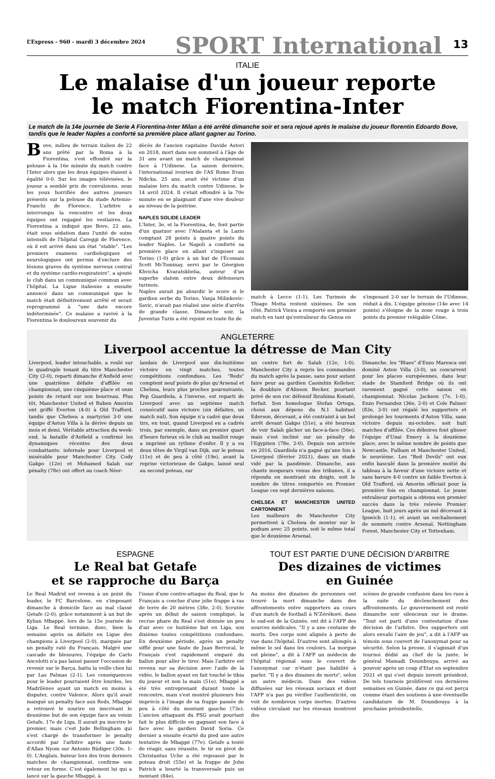L’Express - 960 - mardi 3 décembre 2024
SPORT International
13
ITALIE
Le malaise d'un joueur reporte
le match Fiorentina-Inter
Le match de la 14e journée de Serie A Fiorentina-Inter Milan a été arrêté dimanche soir et sera rejoué après le malaise du joueur florentin Edoardo Bove, tandis que le leader Naples a conforté sa première place allant gagner au Torino.
Bove, milieu de terrain italien de 22 ans prêté par la Roma à la Fiorentina, s'est effondré sur la pelouse à la 16e minute du match contre l'Inter alors que les deux équipes étaient à égalité 0-0. Sur les images télévisées, le joueur a semblé pris de convulsions, sous les yeux horrifiés des autres joueurs présents sur la pelouse du stade Artemio-Franchi de Florence. L'arbitre a interrompu la rencontre et les deux équipes ont regagné les vestiaires. La Fiorentina a indiqué que Bove, 22 ans, était sous sédation dans l'unité de soins intensifs de l'hôpital Careggi de Florence, où il est arrivé dans un état "stable". "Les premiers examens cardiologiques et neurologiques ont permis d'exclure des lésions graves du système nerveux central et du système cardio-respiratoire", a ajouté le club dans un communiqué commun avec l'hôpital. La Ligue italienne a ensuite annoncé dans un communiqué que le match était définitivement arrêté et serait reprogrammé à "une date encore indéterminée". Ce malaise a ravivé à la Fiorentina le douloureux souvenir du
décès de l'ancien capitaine Davide Astori en 2018, mort dans son sommeil à l'âge de 31 ans avant un match de championnat face à l'Udinese. La saison dernière, l'international ivoirien de l'AS Rome Evan Ndicka, 25 ans, avait été victime d'un malaise lors du match contre Udinese, le 14 avril 2024. Il s'était effondré à la 70e minute en se plaignant d'une vive douleur au niveau de la poitrine.
NAPLES SOLIDE LEADER
L'Inter, 3e, et la Fiorentina, 4e, font partie d'un quatuor avec l'Atalanta et la Lazio comptant 28 points à quatre points du leader Naples. Le Napoli a conforté sa première place en allant s'imposer au Torino (1-0) grâce à un but de l'Écossais Scott McTominay, servi par le Géorgien Khvicha Kvaratskhelia, auteur d'un superbe slalom entre deux défenseurs turinois.
Naples aurait pu alourdir le score si le gardien serbe du Torino, Vanja Milinkovic-Savic, n'avait pas réalisé une série d'arrêts de grande classe. Dimanche soir, la Juventus Turin a été rejoint en toute fin de
match à Lecce (1-1). Les Turinois de Thiago Motta restent sixièmes. De son côté, Patrick Vieira a remporté son premier match en tant qu'entraîneur du Genoa en
s'imposant 2-0 sur le terrain de l'Udinese, réduit à dix. L'équipe génoise (14e avec 14 points) s'éloigne de la zone rouge à trois points du premier relégable Côme.
ANGLETERRE
Liverpool accentue la détresse de Man City
Liverpool, leader intouchable, a roulé sur le quadruple tenant du titre Manchester City (2-0), reparti dimanche d'Anfield avec une quatrième défaite d'affilée en championnat, une cinquième place et onze points de retard sur son bourreau. Plus tôt, Manchester United et Ruben Amorim ont griffé Everton (4-0) à Old Trafford, tandis que Chelsea a martyrisé 3-0 une équipe d'Aston Villa à la dérive depuis un mois et demi. Véritable attraction du week-end, la bataille d'Anfield a confirmé les dynamiques récentes des deux combattants: infernale pour Liverpool et misérable pour Manchester City. Cody Gakpo (12e) et Mohamed Salah sur pénalty (78e) ont offert au coach Néer-
landais de Liverpool une dix-huitième victoire en vingt matches, toutes compétitions confondues. Les "Reds" comptent neuf points de plus qu'Arsenal et Chelsea, leurs plus proches poursuivants. Pep Guardiola, à l'inverse, est reparti de Liverpool avec un septième match consécutif sans victoire (six défaites, un match nul). Son équipe n'a cadré que deux tirs, en tout, quand Liverpool en a cadrés trois, par exemple, dans un premier quart d'heure furieux où le club au maillot rouge a imprimé un rythme d'enfer. Il y a eu deux têtes de Virgil van Dijk, sur le poteau (11e) et de peu à côté (19e), avant la reprise victorieuse de Gakpo, laissé seul au second poteau, sur
un centre fort de Salah (12e, 1-0). Manchester City a repris les commandes du match après la pause, sans pour autant faire peur au gardien Caoimhin Kelleher, la doublure d'Alisson Becker, pourtant privé de son roc défensif Ibrahima Konaté, forfait. Son homologue Stefan Ortega, choisi aux dépens du N.1 habituel Ederson, décevant, a été contraint à un bel arrêt devant Gakpo (51e), a été heureux de voir Salah gâcher un face-à-face (56e), mais s'est incliné sur un pénalty de l'Egyptien (78e, 2-0). Depuis son arrivée en 2016, Guardiola n'a gagné qu'une fois à Liverpool (février 2021), dans un stade vidé par la pandémie. Dimanche, aux chants moqueurs venus des tribunes, il a répondu en montrant six doigts, soit le nombre de titres remportés en Premier League ces sept dernières saisons.
CHELSEA ET MANCHESTER UNITED CARTONNENT
Les malheurs de Manchester City permettent à Chelsea de monter sur le podium avec 25 points, soit le même total que le deuxième Arsenal.
Dimanche, les "Blues" d'Enzo Maresca ont dominé Aston Villa (3-0), un concurrent pour les places européennes, dans leur stade de Stamford Bridge où ils ont rarement gagné cette saison en championnat. Nicolas Jackson (7e, 1-0), Enzo Fernandez (36e, 2-0) et Cole Palmer (83e, 3-0) ont régalé les supporters et prolongé les tourments d'Aston Villa, sans victoire depuis mi-octobre, soit huit matches d'affilée. Ces déboires font glisser l'équipe d'Unai Emery à la douzième place, avec le même nombre de points que Newcastle, Fulham et Manchester United, le neuvième. Les "Red Devils" ont eux enfin basculé dans la première moitié du tableau à la faveur d'une victoire nette et sans bavure 4-0 contre un faible Everton à Old Trafford, où Amorim officiait pour la première fois en championnat. Le jeune entraîneur portugais a obtenu son premier succès dans la très relevée Premier League, huit jours après un nul décevant à Ipswich (1-1), et avant un enchaînement de sommets contre Arsenal, Nottingham Forest, Manchester City et Tottenham.
ESPAGNE
Le Real bat Getafe
et se rapproche du Barça
Le Real Madrid est revenu à un point du leader, le FC Barcelone, en s'imposant dimanche à domicile face au mal classé Getafe (2-0), grâce notamment à un but de Kylian Mbappé, lors de la 15e journée de Liga. Le Real termine, donc, bien la semaine après sa défaite en Ligue des champions à Liverpool (2-0), marquée par un penalty raté du Français. Malgré une cascade de blessures, l'équipe de Carlo Ancelotti n'a pas laissé passer l'occasion de revenir sur le Barça, battu la veille chez lui par Las Palmas (2-1). Les conséquences pour le leader pourraient être lourdes, les Madrilènes ayant un match en moins à disputer, contre Valence. Alors qu'il avait manqué un penalty face aux Reds, Mbappé a retrouvé le sourire en inscrivant le deuxième but de son équipe face au voisin Getafe, 17e de Liga. Il aurait pu inscrire le premier, mais c'est Jude Bellingham qui s'est chargé de transformer le penalty accordé par l'arbitre après une faute d'Allan Nyom sur Antonio Rüdiger (30e, 1-0). L'Anglais, buteur lors des trois derniers matches de championnat, confirme son retour en forme. C'est également lui qui a lancé sur la gauche Mbappé, à
l'issue d'une contre-attaque du Real, que le Français a conclue d'une jolie frappe à ras de terre de 20 mètres (38e, 2-0). Scrutée après un début de saison compliqué, la recrue phare du Real s'est donnée un peu d'air avec ce huitième but en Liga, son dixième toutes compétitions confondues. En deuxième période, après un penalty sifflé pour une faute de Juan Berrocal, le Français s'est rapidement emparé du ballon pour aller le tirer. Mais l'arbitre est revenu sur sa décision avec l'aide de la vidéo, le ballon ayant en fait touché le tibia du joueur et non la main (51e). Mbappé a été très entreprenant durant toute la rencontre, mais s'est montré plusieurs fois imprécis à l'image de sa frappe passée de peu à côté du montant gauche (73e). L'ancien attaquant du PSG avait pourtant fait le plus difficile en gagnant son face à face avec le gardien David Soria. Ce dernier a ensuite écarté du pied une autre tentative de Mbappé (77e). Getafe a tenté de réagir, sans réussite, le tir en pivot de Christantus Uche a été repoussé par le poteau droit (55e) et la frappe de John Patrick a heurté la transversale puis un montant (84e).
TOUT EST PARTIE D’UNE DÉCISION D’ARBITRE
Des dizaines de victimes
en Guinée
Au moins des dizaines de personnes ont trouvé la mort dimanche dans des affrontements entre supporters au cours d'un match de football à N'Zérékoré, dans le sud-est de la Guinée, ont dit à l'AFP des sources médicales. "Il y a une centaine de morts. Des corps sont alignés à perte de vue dans l'hôpital. D'autres sont allongés à même le sol dans les couloirs. La morgue est pleine", a dit à l'AFP un médecin de l'hôpital régional sous le couvert de l'anonymat car n'étant pas habilité à parler. "Il y a des dizaines de morts", selon un autre médecin. Dans des vidéos diffusées sur les réseaux sociaux et dont l'AFP n'a pas pu vérifier l'authenticité, on voit de nombreux corps inertes. D'autres vidéos circulant sur les réseaux montrent des
scènes de grande confusion dans les rues à la suite du déclenchement des affrontements. Le gouvernement est resté dimanche soir silencieux sur le drame. "Tout est parti d'une contestation d'une décision de l'arbitre. Des supporters ont alors envahi l'aire de jeu", a dit à l'AFP un témoin sous couvert de l'anonymat pour sa sécurité. Selon la presse, il s'agissait d'un tournoi dédié au chef de la junte, le général Mamadi Doumbouya, arrivé au pouvoir après un coup d'Etat en septembre 2021 et qui s'est depuis investi président. De tels tournois prolifèrent ces dernières semaines en Guinée, dans ce qui est perçu comme étant des soutiens à une éventuelle candidature de M. Doumbouya à la prochaine présidentielle.